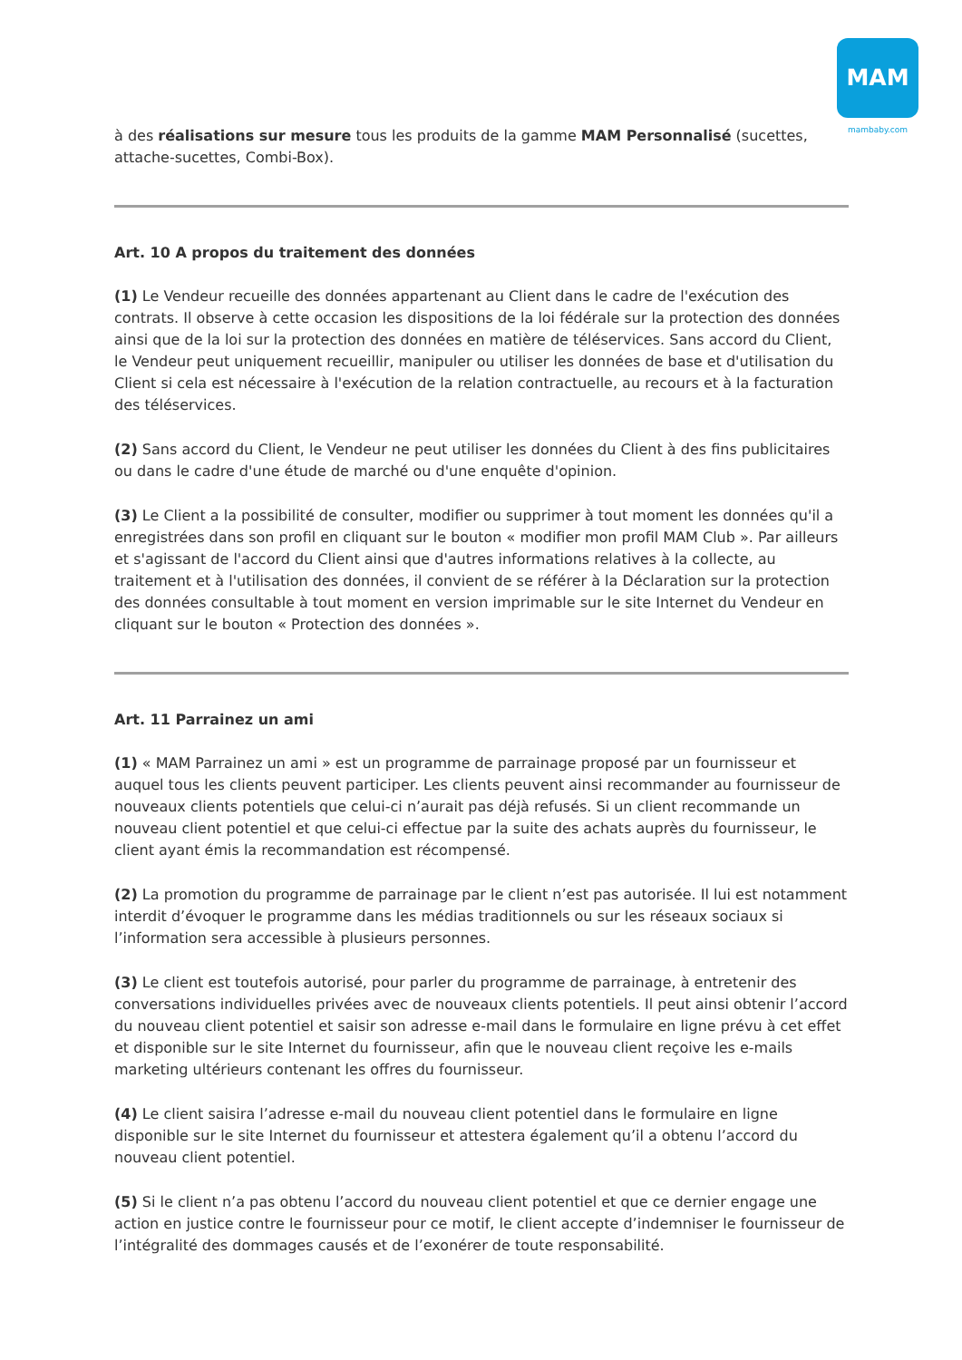MAM
mambaby.com
à des réalisations sur mesure tous les produits de la gamme MAM Personnalisé (sucettes, attache-sucettes, Combi-Box).
Art. 10 A propos du traitement des données
(1) Le Vendeur recueille des données appartenant au Client dans le cadre de l'exécution des contrats. Il observe à cette occasion les dispositions de la loi fédérale sur la protection des données ainsi que de la loi sur la protection des données en matière de téléservices. Sans accord du Client, le Vendeur peut uniquement recueillir, manipuler ou utiliser les données de base et d'utilisation du Client si cela est nécessaire à l'exécution de la relation contractuelle, au recours et à la facturation des téléservices.
(2) Sans accord du Client, le Vendeur ne peut utiliser les données du Client à des fins publicitaires ou dans le cadre d'une étude de marché ou d'une enquête d'opinion.
(3) Le Client a la possibilité de consulter, modifier ou supprimer à tout moment les données qu'il a enregistrées dans son profil en cliquant sur le bouton « modifier mon profil MAM Club ». Par ailleurs et s'agissant de l'accord du Client ainsi que d'autres informations relatives à la collecte, au traitement et à l'utilisation des données, il convient de se référer à la Déclaration sur la protection des données consultable à tout moment en version imprimable sur le site Internet du Vendeur en cliquant sur le bouton « Protection des données ».
Art. 11 Parrainez un ami
(1) « MAM Parrainez un ami » est un programme de parrainage proposé par un fournisseur et auquel tous les clients peuvent participer. Les clients peuvent ainsi recommander au fournisseur de nouveaux clients potentiels que celui-ci n’aurait pas déjà refusés. Si un client recommande un nouveau client potentiel et que celui-ci effectue par la suite des achats auprès du fournisseur, le client ayant émis la recommandation est récompensé.
(2) La promotion du programme de parrainage par le client n’est pas autorisée. Il lui est notamment interdit d’évoquer le programme dans les médias traditionnels ou sur les réseaux sociaux si l’information sera accessible à plusieurs personnes.
(3) Le client est toutefois autorisé, pour parler du programme de parrainage, à entretenir des conversations individuelles privées avec de nouveaux clients potentiels. Il peut ainsi obtenir l’accord du nouveau client potentiel et saisir son adresse e-mail dans le formulaire en ligne prévu à cet effet et disponible sur le site Internet du fournisseur, afin que le nouveau client reçoive les e-mails marketing ultérieurs contenant les offres du fournisseur.
(4) Le client saisira l’adresse e-mail du nouveau client potentiel dans le formulaire en ligne disponible sur le site Internet du fournisseur et attestera également qu’il a obtenu l’accord du nouveau client potentiel.
(5) Si le client n’a pas obtenu l’accord du nouveau client potentiel et que ce dernier engage une action en justice contre le fournisseur pour ce motif, le client accepte d’indemniser le fournisseur de l’intégralité des dommages causés et de l’exonérer de toute responsabilité.